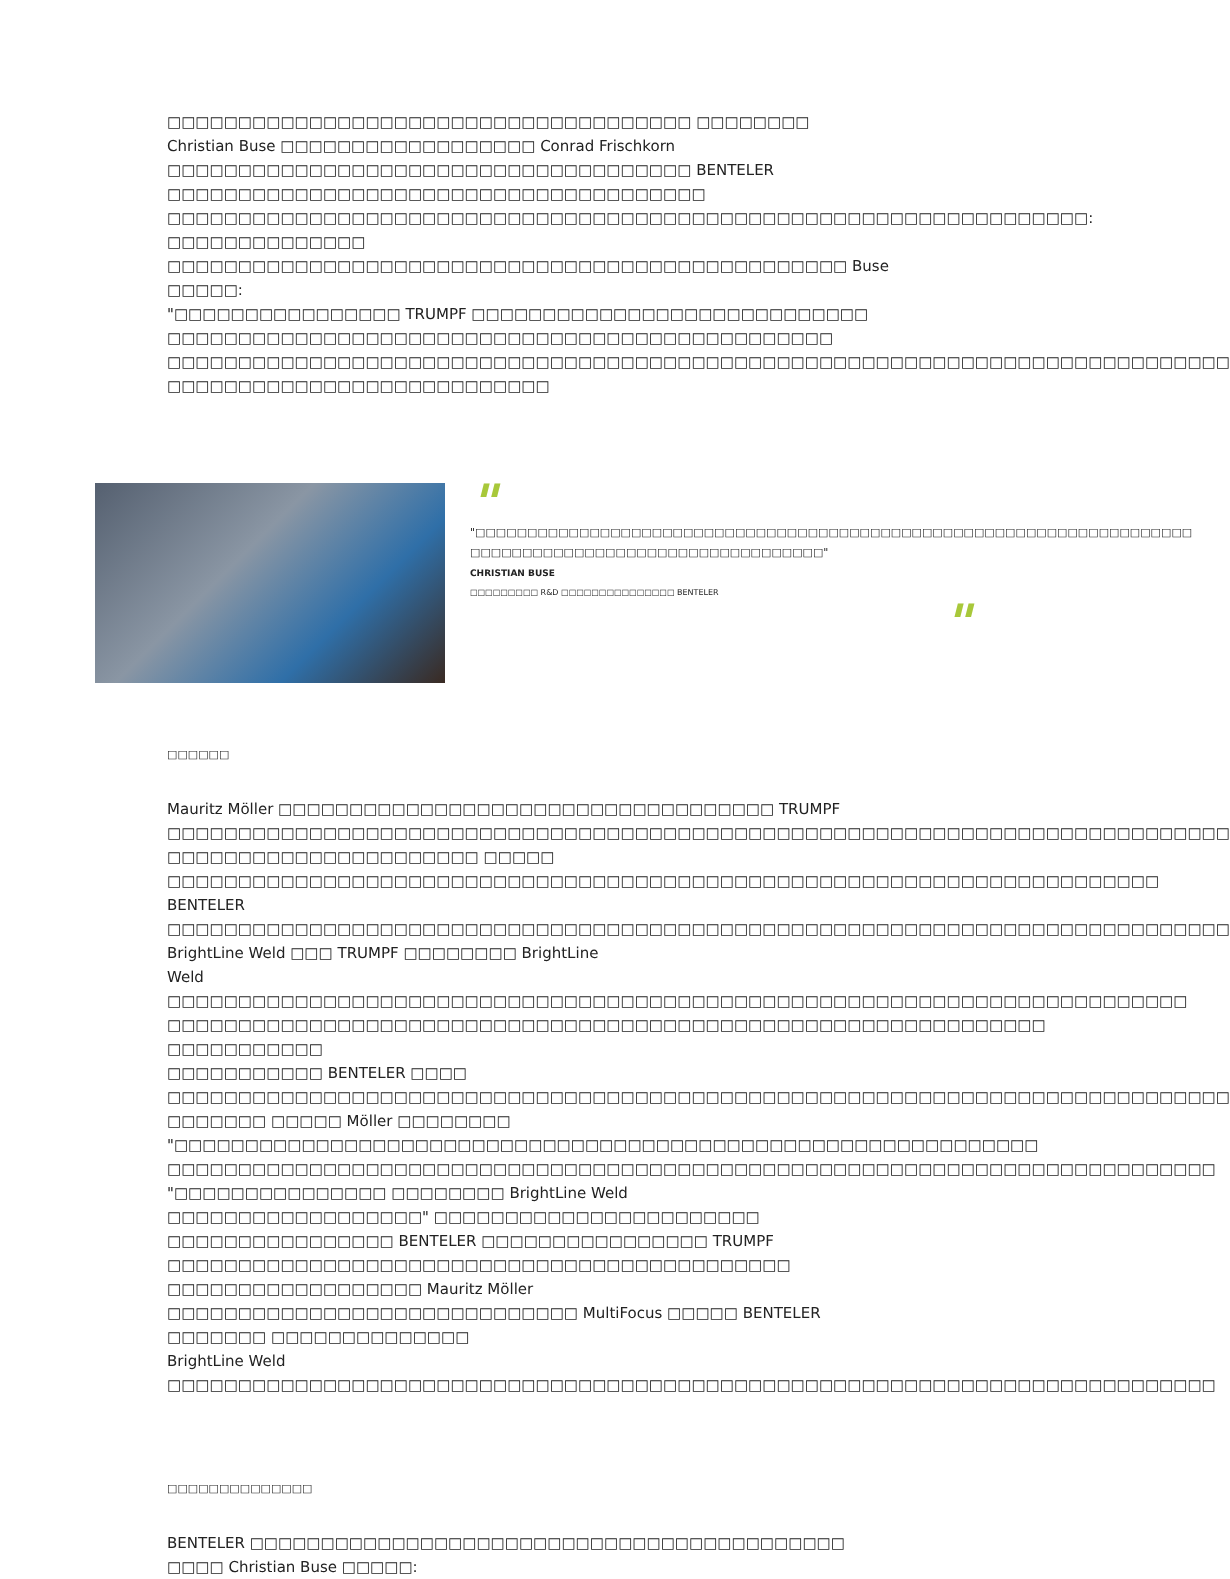□□□□□□□□□□□□□□□□□□□□□□□□□□□□□□□□□□□□□ □□□□□□□□
Christian Buse □□□□□□□□□□□□□□□□□□ Conrad Frischkorn
□□□□□□□□□□□□□□□□□□□□□□□□□□□□□□□□□□□□□ BENTELER
□□□□□□□□□□□□□□□□□□□□□□□□□□□□□□□□□□□□□□
□□□□□□□□□□□□□□□□□□□□□□□□□□□□□□□□□□□□□□□□□□□□□□□□□□□□□□□□□□□□□□□□□:
□□□□□□□□□□□□□□ □□□□□□□□□□□□□□□□□□□□□□□□□□□□□□□□□□□□□□□□□□□□□□□□ Buse □□□□□:
"□□□□□□□□□□□□□□□□ TRUMPF □□□□□□□□□□□□□□□□□□□□□□□□□□□□
□□□□□□□□□□□□□□□□□□□□□□□□□□□□□□□□□□□□□□□□□□□□□□□
□□□□□□□□□□□□□□□□□□□□□□□□□□□□□□□□□□□□□□□□□□□□□□□□□□□□□□□□□□□□□□□□□□□□□□□□□□□
□□□□□□□□□□□□□□□□□□□□□□□□□□□
"
"□□□□□□□□□□□□□□□□□□□□□□□□□□□□□□□□□□□□□□□□□□□□□□□□□□□□□□□□□□□□□□□□□□□□□
□□□□□□□□□□□□□□□□□□□□□□□□□□□□□□□□□□"
CHRISTIAN BUSE
□□□□□□□□□ R&D □□□□□□□□□□□□□□□ BENTELER
"
□□□□□□
Mauritz Möller □□□□□□□□□□□□□□□□□□□□□□□□□□□□□□□□□□□ TRUMPF
□□□□□□□□□□□□□□□□□□□□□□□□□□□□□□□□□□□□□□□□□□□□□□□□□□□□□□□□□□□□□□□□□□□□□□□□□□□
□□□□□□□□□□□□□□□□□□□□□□ □□□□□
□□□□□□□□□□□□□□□□□□□□□□□□□□□□□□□□□□□□□□□□□□□□□□□□□□□□□□□□□□□□□□□□□□□□□□
BENTELER
□□□□□□□□□□□□□□□□□□□□□□□□□□□□□□□□□□□□□□□□□□□□□□□□□□□□□□□□□□□□□□□□□□□□□□□□□□□
BrightLine Weld □□□ TRUMPF □□□□□□□□ BrightLine
Weld □□□□□□□□□□□□□□□□□□□□□□□□□□□□□□□□□□□□□□□□□□□□□□□□□□□□□□□□□□□□□□□□□□□□□□□□
□□□□□□□□□□□□□□□□□□□□□□□□□□□□□□□□□□□□□□□□□□□□□□□□□□□□□□□□□□□□□□ □□□□□□□□□□□
□□□□□□□□□□□ BENTELER □□□□
□□□□□□□□□□□□□□□□□□□□□□□□□□□□□□□□□□□□□□□□□□□□□□□□□□□□□□□□□□□□□□□□□□□□□□□□□□□
□□□□□□□ □□□□□ Möller □□□□□□□□
"□□□□□□□□□□□□□□□□□□□□□□□□□□□□□□□□□□□□□□□□□□□□□□□□□□□□□□□□□□□□□
□□□□□□□□□□□□□□□□□□□□□□□□□□□□□□□□□□□□□□□□□□□□□□□□□□□□□□□□□□□□□□□□□□□□□□□□□□
"□□□□□□□□□□□□□□□ □□□□□□□□ BrightLine Weld □□□□□□□□□□□□□□□□□□" □□□□□□□□□□□□□□□□□□□□□□□
□□□□□□□□□□□□□□□□ BENTELER □□□□□□□□□□□□□□□□ TRUMPF
□□□□□□□□□□□□□□□□□□□□□□□□□□□□□□□□□□□□□□□□□□□□ □□□□□□□□□□□□□□□□□□ Mauritz Möller
□□□□□□□□□□□□□□□□□□□□□□□□□□□□□ MultiFocus □□□□□ BENTELER □□□□□□□ □□□□□□□□□□□□□□
BrightLine Weld
□□□□□□□□□□□□□□□□□□□□□□□□□□□□□□□□□□□□□□□□□□□□□□□□□□□□□□□□□□□□□□□□□□□□□□□□□□
□□□□□□□□□□□□□□
BENTELER □□□□□□□□□□□□□□□□□□□□□□□□□□□□□□□□□□□□□□□□□□ □□□□ Christian Buse □□□□□: